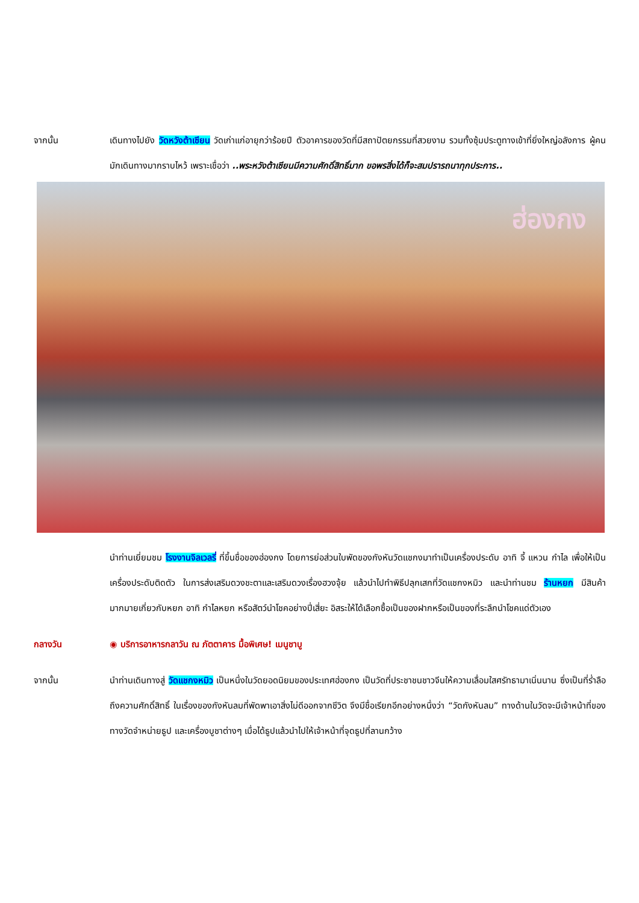จากนั้น เดินทางไปยัง วัดหวังต้าเซียน วัดเก่าแก่อายุกว่าร้อยปี ตัวอาคารของวัดที่มีสถาปัตยกรรมที่สวยงาม รวมทั้งซุ้มประตูทางเข้าที่ยิ่งใหญ่อลังการ ผู้คนมักเดินทางมากราบไหว้ เพราะเชื่อว่า ..พระหวังต้าเซียนมีความศักดิ์สิทธิ์มาก ขอพรสิ่งได้ก็จะสมปรารถนาทุกประการ..
ฮ่องกง
นำท่านเยี่ยมชม โรงงานจิลเวลรี่ ที่ขึ้นชื่อของฮ่องกง โดยการย่อส่วนใบพัดของกังหันวัดแชกงมาทำเป็นเครื่องประดับ อาทิ จี้ แหวน กำไล เพื่อให้เป็นเครื่องประดับติดตัว ในการส่งเสริมดวงชะตาและเสริมดวงเรื่องฮวงจุ้ย แล้วนำไปทำพิธีปลุกเสกที่วัดแชกงหมิว และนำท่านชม ร้านหยก มีสินค้ามากมายเกี่ยวกับหยก อาทิ กำไลหยก หรือสัตว์นำโชคอย่างปี่เสี่ยะ อิสระให้ได้เลือกซื้อเป็นของฝากหรือเป็นของที่ระลึกนำโชคแด่ตัวเอง
กลางวัน ◉ บริการอาหารกลาวัน ณ ภัตตาคาร มื้อพิเศษ! เมนูชาบู
จากนั้น นำท่านเดินทางสู่ วัดแชกงหมิว เป็นหนึ่งในวัดยอดนิยมของประเทศฮ่องกง เป็นวัดที่ประชาชนชาวจีนให้ความเลื่อมใสศรัทธามาเนิ่นนาน ซึ่งเป็นที่ร่ำลือถึงความศักดิ์สิทธิ์ ในเรื่องของกังหันลมที่พัดพาเอาสิ่งไม่ดีออกจากชีวิต จึงมีชื่อเรียกอีกอย่างหนึ่งว่า “วัดกังหันลม” ทางด้านในวัดจะมีเจ้าหน้าที่ของทางวัดจำหน่ายธูป และเครื่องบูชาต่างๆ เมื่อได้ธูปแล้วนำไปให้เจ้าหน้าที่จุดธูปที่ลานกว้าง